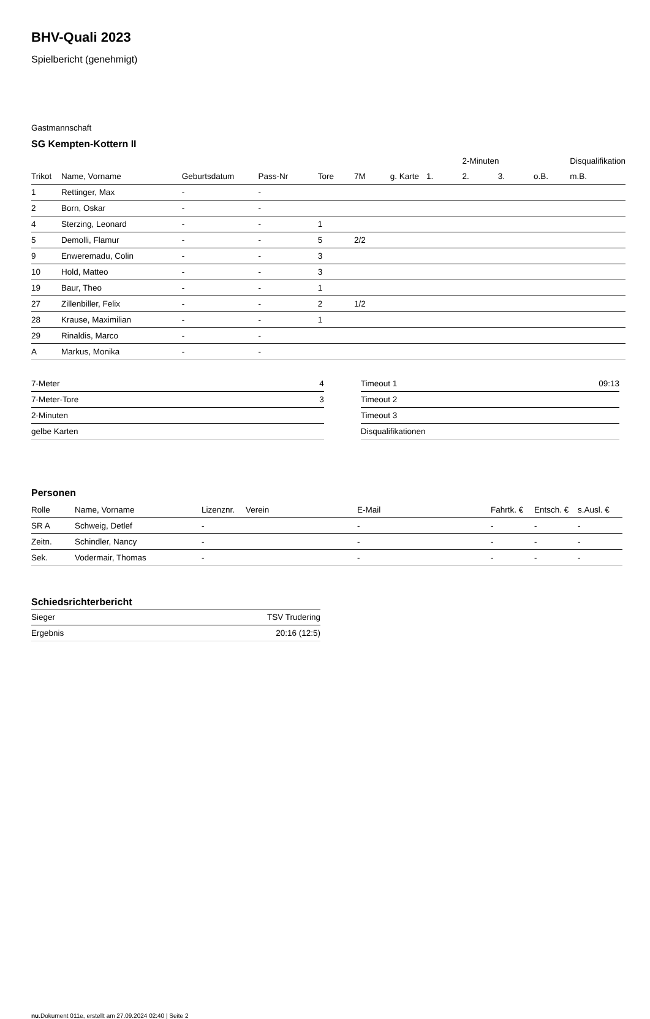BHV-Quali 2023
Spielbericht (genehmigt)
Gastmannschaft
SG Kempten-Kottern II
| | | | | | | | | 2-Minuten | | | Disqualifikation |
| --- | --- | --- | --- | --- | --- | --- | --- | --- | --- | --- | --- |
| Trikot | Name, Vorname | Geburtsdatum | Pass-Nr | Tore | 7M | g. Karte | 1. | 2. | 3. | o.B. | m.B. |
| 1 | Rettinger, Max | - | - | | | | | | | | |
| 2 | Born, Oskar | - | - | | | | | | | | |
| 4 | Sterzing, Leonard | - | - | 1 | | | | | | | |
| 5 | Demolli, Flamur | - | - | 5 | 2/2 | | | | | | |
| 9 | Enweremadu, Colin | - | - | 3 | | | | | | | |
| 10 | Hold, Matteo | - | - | 3 | | | | | | | |
| 19 | Baur, Theo | - | - | 1 | | | | | | | |
| 27 | Zillenbiller, Felix | - | - | 2 | 1/2 | | | | | | |
| 28 | Krause, Maximilian | - | - | 1 | | | | | | | |
| 29 | Rinaldis, Marco | - | - | | | | | | | | |
| A | Markus, Monika | - | - | | | | | | | | |
| 7-Meter | 4 |
| 7-Meter-Tore | 3 |
| 2-Minuten | |
| gelbe Karten | |
| Timeout 1 | 09:13 |
| Timeout 2 | |
| Timeout 3 | |
| Disqualifikationen | |
Personen
| Rolle | Name, Vorname | Lizenznr. | Verein | E-Mail | Fahrtk. € | Entsch. € | s.Ausl. € |
| --- | --- | --- | --- | --- | --- | --- | --- |
| SR A | Schweig, Detlef | - | | - | - | - | - |
| Zeitn. | Schindler, Nancy | - | | - | - | - | - |
| Sek. | Vodermair, Thomas | - | | - | - | - | - |
Schiedsrichterbericht
| Sieger | TSV Trudering |
| Ergebnis | 20:16 (12:5) |
nu.Dokument 011e, erstellt am 27.09.2024 02:40 | Seite 2